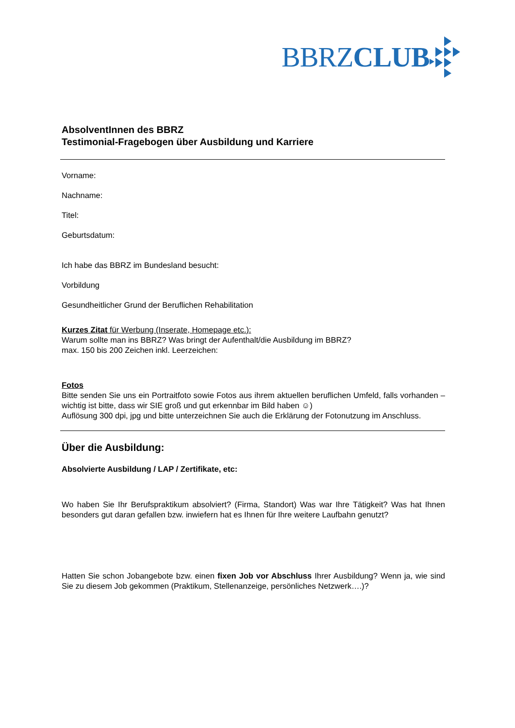BBRZCLUB
AbsolventInnen des BBRZ
Testimonial-Fragebogen über Ausbildung und Karriere
Vorname:
Nachname:
Titel:
Geburtsdatum:
Ich habe das BBRZ im Bundesland besucht:
Vorbildung
Gesundheitlicher Grund der Beruflichen Rehabilitation
Kurzes Zitat für Werbung (Inserate, Homepage etc.):
Warum sollte man ins BBRZ? Was bringt der Aufenthalt/die Ausbildung im BBRZ?
max. 150 bis 200 Zeichen inkl. Leerzeichen:
Fotos
Bitte senden Sie uns ein Portraitfoto sowie Fotos aus ihrem aktuellen beruflichen Umfeld, falls vorhanden – wichtig ist bitte, dass wir SIE groß und gut erkennbar im Bild haben ☺)
Auflösung 300 dpi, jpg und bitte unterzeichnen Sie auch die Erklärung der Fotonutzung im Anschluss.
Über die Ausbildung:
Absolvierte Ausbildung / LAP / Zertifikate, etc:
Wo haben Sie Ihr Berufspraktikum absolviert? (Firma, Standort) Was war Ihre Tätigkeit? Was hat Ihnen besonders gut daran gefallen bzw. inwiefern hat es Ihnen für Ihre weitere Laufbahn genutzt?
Hatten Sie schon Jobangebote bzw. einen fixen Job vor Abschluss Ihrer Ausbildung? Wenn ja, wie sind Sie zu diesem Job gekommen (Praktikum, Stellenanzeige, persönliches Netzwerk….)?